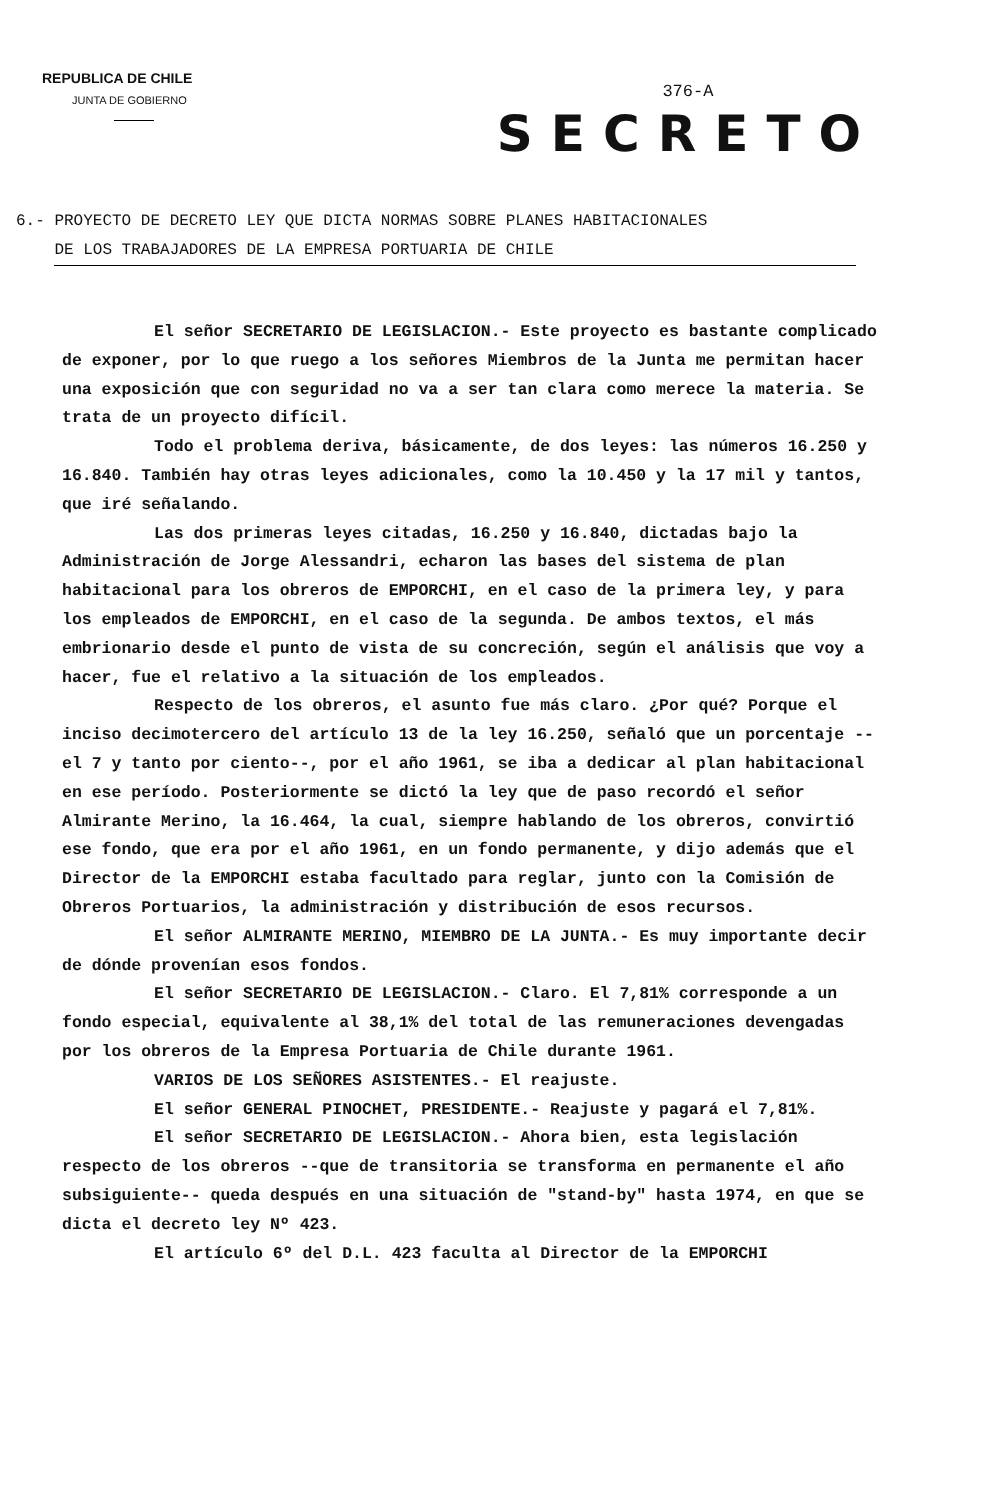REPUBLICA DE CHILE
JUNTA DE GOBIERNO
376-A
SECRETO
6.- PROYECTO DE DECRETO LEY QUE DICTA NORMAS SOBRE PLANES HABITACIONALES
DE LOS TRABAJADORES DE LA EMPRESA PORTUARIA DE CHILE
El señor SECRETARIO DE LEGISLACION.- Este proyecto es bastante complicado de exponer, por lo que ruego a los señores Miembros de la Junta me permitan hacer una exposición que con seguridad no va a ser tan clara como merece la materia. Se trata de un proyecto difícil.
Todo el problema deriva, básicamente, de dos leyes: las números 16.250 y 16.840. También hay otras leyes adicionales, como la 10.450 y la 17 mil y tantos, que iré señalando.
Las dos primeras leyes citadas, 16.250 y 16.840, dictadas bajo la Administración de Jorge Alessandri, echaron las bases del sistema de plan habitacional para los obreros de EMPORCHI, en el caso de la primera ley, y para los empleados de EMPORCHI, en el caso de la segunda. De ambos textos, el más embrionario desde el punto de vista de su concreción, según el análisis que voy a hacer, fue el relativo a la situación de los empleados.
Respecto de los obreros, el asunto fue más claro. ¿Por qué? Porque el inciso decimotercero del artículo 13 de la ley 16.250, señaló que un porcentaje --el 7 y tanto por ciento--, por el año 1961, se iba a dedicar al plan habitacional en ese período. Posteriormente se dictó la ley que de paso recordó el señor Almirante Merino, la 16.464, la cual, siempre hablando de los obreros, convirtió ese fondo, que era por el año 1961, en un fondo permanente, y dijo además que el Director de la EMPORCHI estaba facultado para reglar, junto con la Comisión de Obreros Portuarios, la administración y distribución de esos recursos.
El señor ALMIRANTE MERINO, MIEMBRO DE LA JUNTA.- Es muy importante decir de dónde provenían esos fondos.
El señor SECRETARIO DE LEGISLACION.- Claro. El 7,81% corresponde a un fondo especial, equivalente al 38,1% del total de las remuneraciones devengadas por los obreros de la Empresa Portuaria de Chile durante 1961.
VARIOS DE LOS SEÑORES ASISTENTES.- El reajuste.
El señor GENERAL PINOCHET, PRESIDENTE.- Reajuste y pagará el 7,81%.
El señor SECRETARIO DE LEGISLACION.- Ahora bien, esta legislación respecto de los obreros --que de transitoria se transforma en permanente el año subsiguiente-- queda después en una situación de "stand-by" hasta 1974, en que se dicta el decreto ley Nº 423.
El artículo 6º del D.L. 423 faculta al Director de la EMPORCHI